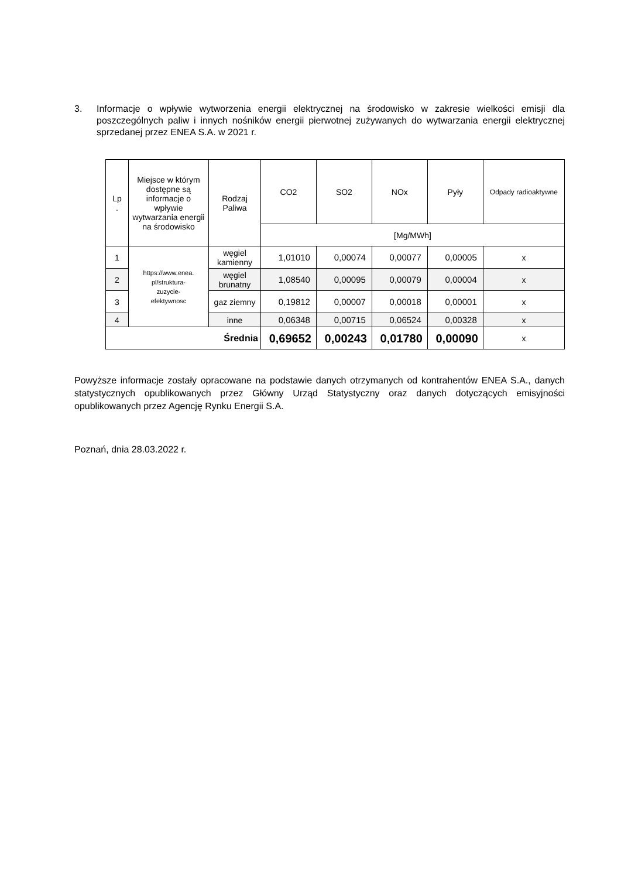3. Informacje o wpływie wytworzenia energii elektrycznej na środowisko w zakresie wielkości emisji dla poszczególnych paliw i innych nośników energii pierwotnej zużywanych do wytwarzania energii elektrycznej sprzedanej przez ENEA S.A. w 2021 r.
| Lp . | Miejsce w którym dostępne są informacje o wpływie wytwarzania energii na środowisko | Rodzaj Paliwa | CO2 | SO2 | NOx | Pyły | Odpady radioaktywne |
| --- | --- | --- | --- | --- | --- | --- | --- |
| | | | [Mg/MWh] | | | | |
| 1 | https://www.enea. pl/struktura- zuzycie- efektywnosc | węgiel kamienny | 1,01010 | 0,00074 | 0,00077 | 0,00005 | x |
| 2 | | węgiel brunatny | 1,08540 | 0,00095 | 0,00079 | 0,00004 | x |
| 3 | | gaz ziemny | 0,19812 | 0,00007 | 0,00018 | 0,00001 | x |
| 4 | | inne | 0,06348 | 0,00715 | 0,06524 | 0,00328 | x |
| Średnia | | | 0,69652 | 0,00243 | 0,01780 | 0,00090 | x |
Powyższe informacje zostały opracowane na podstawie danych otrzymanych od kontrahentów ENEA S.A., danych statystycznych opublikowanych przez Główny Urząd Statystyczny oraz danych dotyczących emisyjności opublikowanych przez Agencję Rynku Energii S.A.
Poznań, dnia 28.03.2022 r.